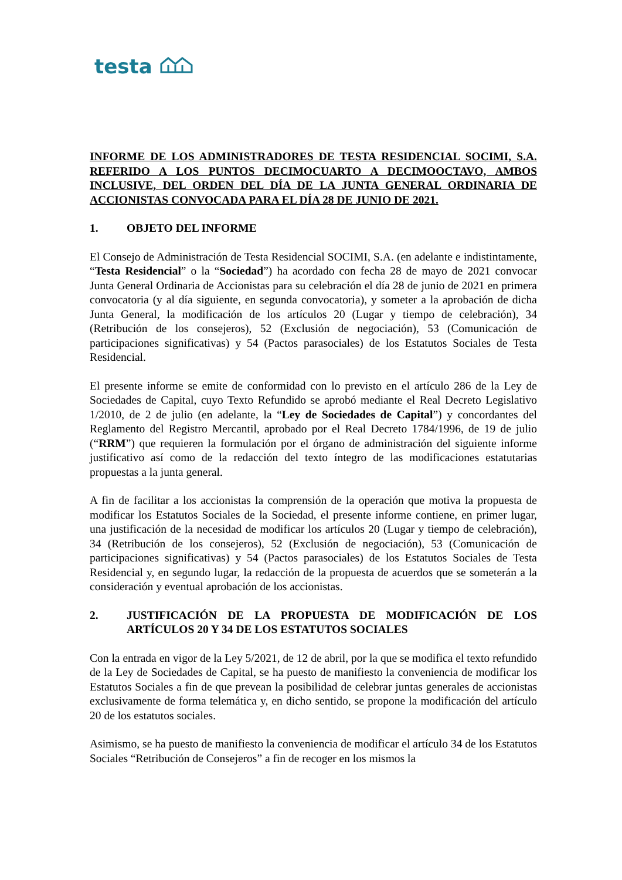testa
INFORME DE LOS ADMINISTRADORES DE TESTA RESIDENCIAL SOCIMI, S.A. REFERIDO A LOS PUNTOS DECIMOCUARTO A DECIMOOCTAVO, AMBOS INCLUSIVE, DEL ORDEN DEL DÍA DE LA JUNTA GENERAL ORDINARIA DE ACCIONISTAS CONVOCADA PARA EL DÍA 28 DE JUNIO DE 2021.
1. OBJETO DEL INFORME
El Consejo de Administración de Testa Residencial SOCIMI, S.A. (en adelante e indistintamente, “Testa Residencial” o la “Sociedad”) ha acordado con fecha 28 de mayo de 2021 convocar Junta General Ordinaria de Accionistas para su celebración el día 28 de junio de 2021 en primera convocatoria (y al día siguiente, en segunda convocatoria), y someter a la aprobación de dicha Junta General, la modificación de los artículos 20 (Lugar y tiempo de celebración), 34 (Retribución de los consejeros), 52 (Exclusión de negociación), 53 (Comunicación de participaciones significativas) y 54 (Pactos parasociales) de los Estatutos Sociales de Testa Residencial.
El presente informe se emite de conformidad con lo previsto en el artículo 286 de la Ley de Sociedades de Capital, cuyo Texto Refundido se aprobó mediante el Real Decreto Legislativo 1/2010, de 2 de julio (en adelante, la “Ley de Sociedades de Capital”) y concordantes del Reglamento del Registro Mercantil, aprobado por el Real Decreto 1784/1996, de 19 de julio (“RRM”) que requieren la formulación por el órgano de administración del siguiente informe justificativo así como de la redacción del texto íntegro de las modificaciones estatutarias propuestas a la junta general.
A fin de facilitar a los accionistas la comprensión de la operación que motiva la propuesta de modificar los Estatutos Sociales de la Sociedad, el presente informe contiene, en primer lugar, una justificación de la necesidad de modificar los artículos 20 (Lugar y tiempo de celebración), 34 (Retribución de los consejeros), 52 (Exclusión de negociación), 53 (Comunicación de participaciones significativas) y 54 (Pactos parasociales) de los Estatutos Sociales de Testa Residencial y, en segundo lugar, la redacción de la propuesta de acuerdos que se someterán a la consideración y eventual aprobación de los accionistas.
2. JUSTIFICACIÓN DE LA PROPUESTA DE MODIFICACIÓN DE LOS ARTÍCULOS 20 Y 34 DE LOS ESTATUTOS SOCIALES
Con la entrada en vigor de la Ley 5/2021, de 12 de abril, por la que se modifica el texto refundido de la Ley de Sociedades de Capital, se ha puesto de manifiesto la conveniencia de modificar los Estatutos Sociales a fin de que prevean la posibilidad de celebrar juntas generales de accionistas exclusivamente de forma telemática y, en dicho sentido, se propone la modificación del artículo 20 de los estatutos sociales.
Asimismo, se ha puesto de manifiesto la conveniencia de modificar el artículo 34 de los Estatutos Sociales “Retribución de Consejeros” a fin de recoger en los mismos la